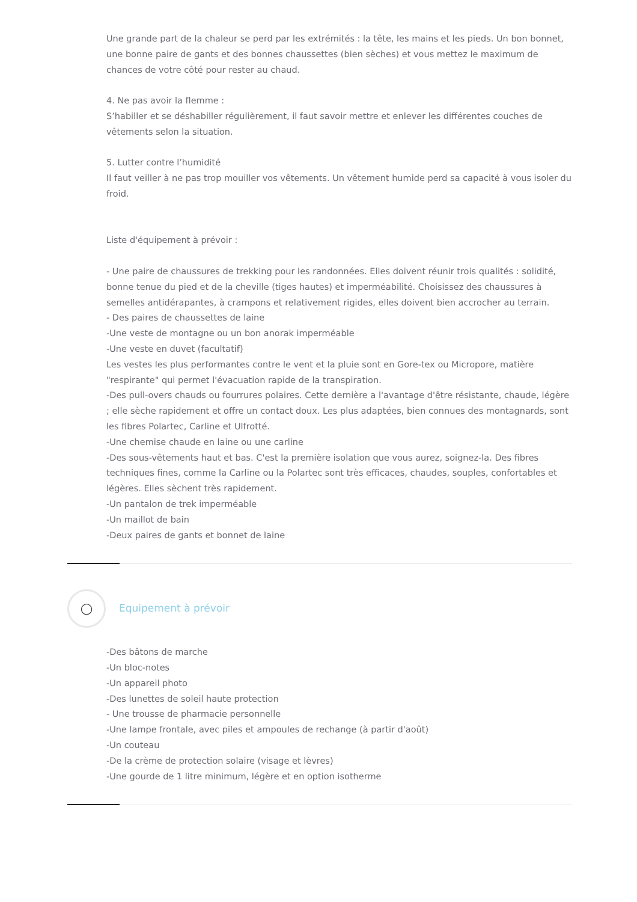Une grande part de la chaleur se perd par les extrémités : la tête, les mains et les pieds. Un bon bonnet, une bonne paire de gants et des bonnes chaussettes (bien sèches) et vous mettez le maximum de chances de votre côté pour rester au chaud.
4. Ne pas avoir la flemme :
S’habiller et se déshabiller régulièrement, il faut savoir mettre et enlever les différentes couches de vêtements selon la situation.
5. Lutter contre l’humidité
Il faut veiller à ne pas trop mouiller vos vêtements. Un vêtement humide perd sa capacité à vous isoler du froid.
Liste d'équipement à prévoir :
- Une paire de chaussures de trekking pour les randonnées. Elles doivent réunir trois qualités : solidité, bonne tenue du pied et de la cheville (tiges hautes) et imperméabilité. Choisissez des chaussures à semelles antidérapantes, à crampons et relativement rigides, elles doivent bien accrocher au terrain.
- Des paires de chaussettes de laine
-Une veste de montagne ou un bon anorak imperméable
-Une veste en duvet (facultatif)
Les vestes les plus performantes contre le vent et la pluie sont en Gore-tex ou Micropore, matière "respirante" qui permet l'évacuation rapide de la transpiration.
-Des pull-overs chauds ou fourrures polaires. Cette dernière a l'avantage d'être résistante, chaude, légère ; elle sèche rapidement et offre un contact doux. Les plus adaptées, bien connues des montagnards, sont les fibres Polartec, Carline et Ulfrotté.
-Une chemise chaude en laine ou une carline
-Des sous-vêtements haut et bas. C'est la première isolation que vous aurez, soignez-la. Des fibres techniques fines, comme la Carline ou la Polartec sont très efficaces, chaudes, souples, confortables et légères. Elles sèchent très rapidement.
-Un pantalon de trek imperméable
-Un maillot de bain
-Deux paires de gants et bonnet de laine
◯
Equipement à prévoir
-Des bâtons de marche
-Un bloc-notes
-Un appareil photo
-Des lunettes de soleil haute protection
- Une trousse de pharmacie personnelle
-Une lampe frontale, avec piles et ampoules de rechange (à partir d'août)
-Un couteau
-De la crème de protection solaire (visage et lèvres)
-Une gourde de 1 litre minimum, légère et en option isotherme